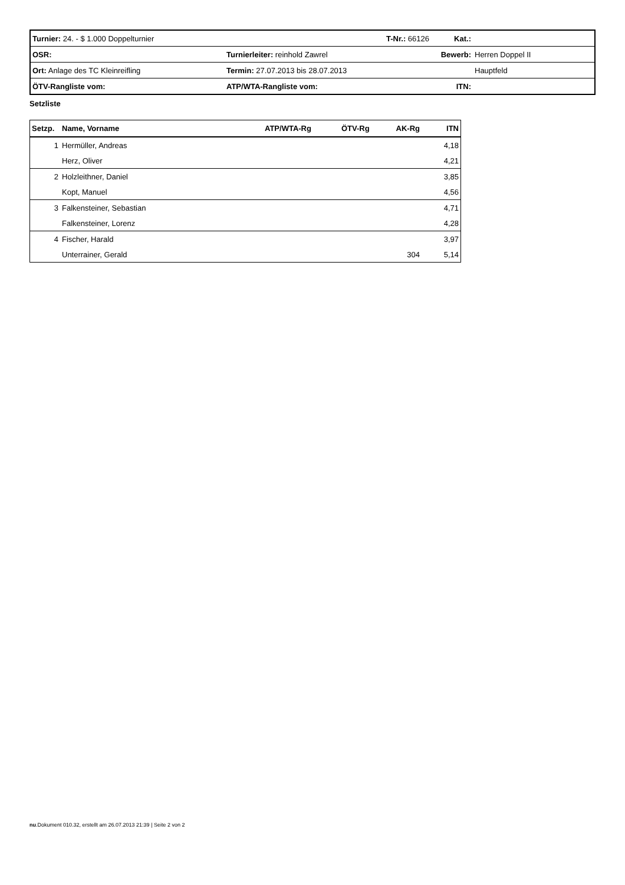| Turnier: 24. - $ 1.000 Doppelturnier | | T-Nr.: 66126 | Kat.: | |
| OSR: | Turnierleiter: reinhold Zawrel | | Bewerb: | Herren Doppel II |
| Ort: Anlage des TC Kleinreifling | Termin: 27.07.2013 bis 28.07.2013 | | | Hauptfeld |
| ÖTV-Rangliste vom: | ATP/WTA-Rangliste vom: | | ITN: | |
Setzliste
| Setzp. | Name, Vorname | ATP/WTA-Rg | ÖTV-Rg | AK-Rg | ITN |
| --- | --- | --- | --- | --- | --- |
| 1 | Hermüller, Andreas | | | | 4,18 |
| | Herz, Oliver | | | | 4,21 |
| 2 | Holzleithner, Daniel | | | | 3,85 |
| | Kopt, Manuel | | | | 4,56 |
| 3 | Falkensteiner, Sebastian | | | | 4,71 |
| | Falkensteiner, Lorenz | | | | 4,28 |
| 4 | Fischer, Harald | | | | 3,97 |
| | Unterrainer, Gerald | | | 304 | 5,14 |
nu.Dokument 010.32, erstellt am 26.07.2013 21:39 | Seite 2 von 2